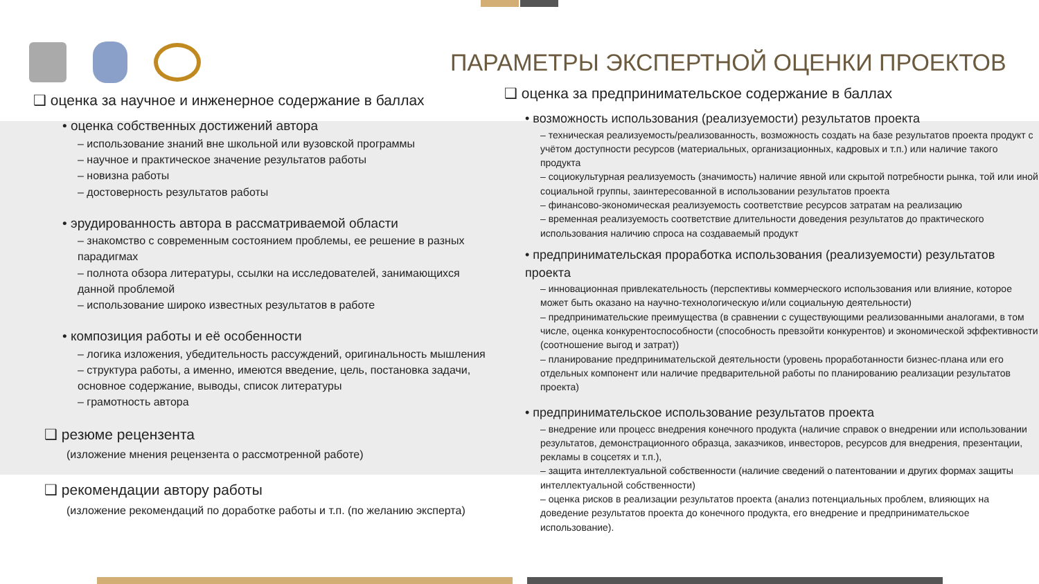ПАРАМЕТРЫ ЭКСПЕРТНОЙ ОЦЕНКИ ПРОЕКТОВ
❑ оценка за научное и инженерное содержание в баллах
• оценка собственных достижений автора
– использование знаний вне школьной или вузовской программы
– научное и практическое значение результатов работы
– новизна работы
– достоверность результатов работы
• эрудированность автора в рассматриваемой области
– знакомство с современным состоянием проблемы, ее решение в разных парадигмах
– полнота обзора литературы, ссылки на исследователей, занимающихся данной проблемой
– использование широко известных результатов в работе
• композиция работы и её особенности
– логика изложения, убедительность рассуждений, оригинальность мышления
– структура работы, а именно, имеются введение, цель, постановка задачи, основное содержание, выводы, список литературы
– грамотность автора
❑ резюме рецензента
(изложение мнения рецензента о рассмотренной работе)
❑ рекомендации автору работы
(изложение рекомендаций по доработке работы и т.п. (по желанию эксперта)
❑ оценка за предпринимательское содержание в баллах
• возможность использования (реализуемости) результатов проекта
– техническая реализуемость/реализованность, возможность создать на базе результатов проекта продукт с учётом доступности ресурсов (материальных, организационных, кадровых и т.п.) или наличие такого продукта
– социокультурная реализуемость (значимость) наличие явной или скрытой потребности рынка, той или иной социальной группы, заинтересованной в использовании результатов проекта
– финансово-экономическая реализуемость соответствие ресурсов затратам на реализацию
– временная реализуемость соответствие длительности доведения результатов до практического использования наличию спроса на создаваемый продукт
• предпринимательская проработка использования (реализуемости) результатов проекта
– инновационная привлекательность (перспективы коммерческого использования или влияние, которое может быть оказано на научно-технологическую и/или социальную деятельности)
– предпринимательские преимущества (в сравнении с существующими реализованными аналогами, в том числе, оценка конкурентоспособности (способность превзойти конкурентов) и экономической эффективности (соотношение выгод и затрат))
– планирование предпринимательской деятельности (уровень проработанности бизнес-плана или его отдельных компонент или наличие предварительной работы по планированию реализации результатов проекта)
• предпринимательское использование результатов проекта
– внедрение или процесс внедрения конечного продукта (наличие справок о внедрении или использовании результатов, демонстрационного образца, заказчиков, инвесторов, ресурсов для внедрения, презентации, рекламы в соцсетях и т.п.),
– защита интеллектуальной собственности (наличие сведений о патентовании и других формах защиты интеллектуальной собственности)
– оценка рисков в реализации результатов проекта (анализ потенциальных проблем, влияющих на доведение результатов проекта до конечного продукта, его внедрение и предпринимательское использование).